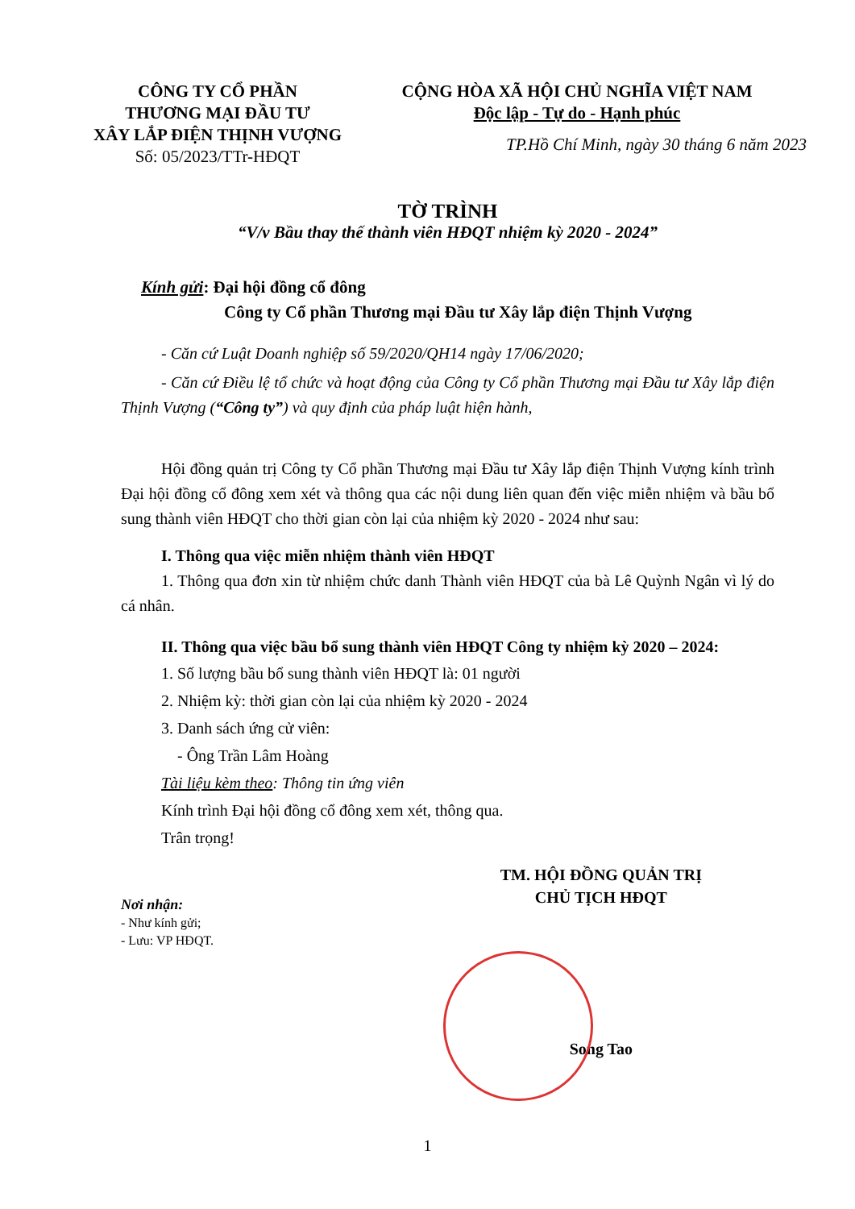CÔNG TY CỔ PHẦN
THƯƠNG MẠI ĐẦU TƯ
XÂY LẮP ĐIỆN THỊNH VƯỢNG
Số: 05/2023/TTr-HĐQT
CỘNG HÒA XÃ HỘI CHỦ NGHĨA VIỆT NAM
Độc lập - Tự do - Hạnh phúc
TP.Hồ Chí Minh, ngày 30 tháng 6 năm 2023
TỜ TRÌNH
“V/v Bầu thay thế thành viên HĐQT nhiệm kỳ 2020 - 2024”
Kính gửi: Đại hội đồng cổ đông
Công ty Cổ phần Thương mại Đầu tư Xây lắp điện Thịnh Vượng
- Căn cứ Luật Doanh nghiệp số 59/2020/QH14 ngày 17/06/2020;
- Căn cứ Điều lệ tổ chức và hoạt động của Công ty Cổ phần Thương mại Đầu tư Xây lắp điện Thịnh Vượng (“Công ty”) và quy định của pháp luật hiện hành,
Hội đồng quản trị Công ty Cổ phần Thương mại Đầu tư Xây lắp điện Thịnh Vượng kính trình Đại hội đồng cổ đông xem xét và thông qua các nội dung liên quan đến việc miễn nhiệm và bầu bổ sung thành viên HĐQT cho thời gian còn lại của nhiệm kỳ 2020 - 2024 như sau:
I. Thông qua việc miễn nhiệm thành viên HĐQT
1. Thông qua đơn xin từ nhiệm chức danh Thành viên HĐQT của bà Lê Quỳnh Ngân vì lý do cá nhân.
II. Thông qua việc bầu bổ sung thành viên HĐQT Công ty nhiệm kỳ 2020 – 2024:
1. Số lượng bầu bổ sung thành viên HĐQT là: 01 người
2. Nhiệm kỳ: thời gian còn lại của nhiệm kỳ 2020 - 2024
3. Danh sách ứng cử viên:
- Ông Trần Lâm Hoàng
Tài liệu kèm theo: Thông tin ứng viên
Kính trình Đại hội đồng cổ đông xem xét, thông qua.
Trân trọng!
Nơi nhận:
- Như kính gửi;
- Lưu: VP HĐQT.
TM. HỘI ĐỒNG QUẢN TRỊ
CHỦ TỊCH HĐQT
Song Tao
1